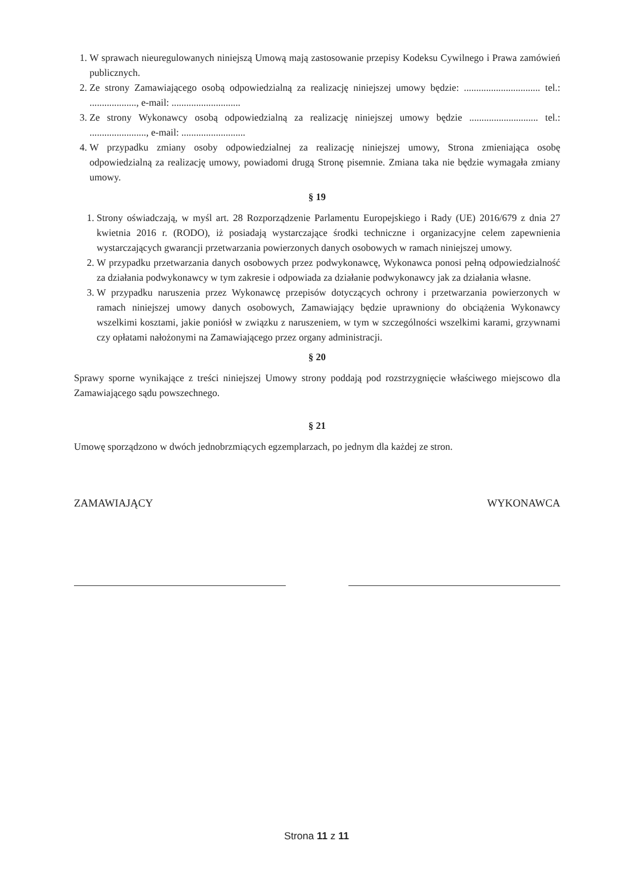1. W sprawach nieuregulowanych niniejszą Umową mają zastosowanie przepisy Kodeksu Cywilnego i Prawa zamówień publicznych.
2. Ze strony Zamawiającego osobą odpowiedzialną za realizację niniejszej umowy będzie: ............................... tel.: ..................., e-mail: ............................
3. Ze strony Wykonawcy osobą odpowiedzialną za realizację niniejszej umowy będzie ............................ tel.: ......................., e-mail: ..........................
4. W przypadku zmiany osoby odpowiedzialnej za realizację niniejszej umowy, Strona zmieniająca osobę odpowiedzialną za realizację umowy, powiadomi drugą Stronę pisemnie. Zmiana taka nie będzie wymagała zmiany umowy.
§ 19
1. Strony oświadczają, w myśl art. 28 Rozporządzenie Parlamentu Europejskiego i Rady (UE) 2016/679 z dnia 27 kwietnia 2016 r. (RODO), iż posiadają wystarczające środki techniczne i organizacyjne celem zapewnienia wystarczających gwarancji przetwarzania powierzonych danych osobowych w ramach niniejszej umowy.
2. W przypadku przetwarzania danych osobowych przez podwykonawcę, Wykonawca ponosi pełną odpowiedzialność za działania podwykonawcy w tym zakresie i odpowiada za działanie podwykonawcy jak za działania własne.
3. W przypadku naruszenia przez Wykonawcę przepisów dotyczących ochrony i przetwarzania powierzonych w ramach niniejszej umowy danych osobowych, Zamawiający będzie uprawniony do obciążenia Wykonawcy wszelkimi kosztami, jakie poniósł w związku z naruszeniem, w tym w szczególności wszelkimi karami, grzywnami czy opłatami nałożonymi na Zamawiającego przez organy administracji.
§ 20
Sprawy sporne wynikające z treści niniejszej Umowy strony poddają pod rozstrzygnięcie właściwego miejscowo dla Zamawiającego sądu powszechnego.
§ 21
Umowę sporządzono w dwóch jednobrzmiących egzemplarzach, po jednym dla każdej ze stron.
ZAMAWIAJĄCY WYKONAWCA
Strona 11 z 11